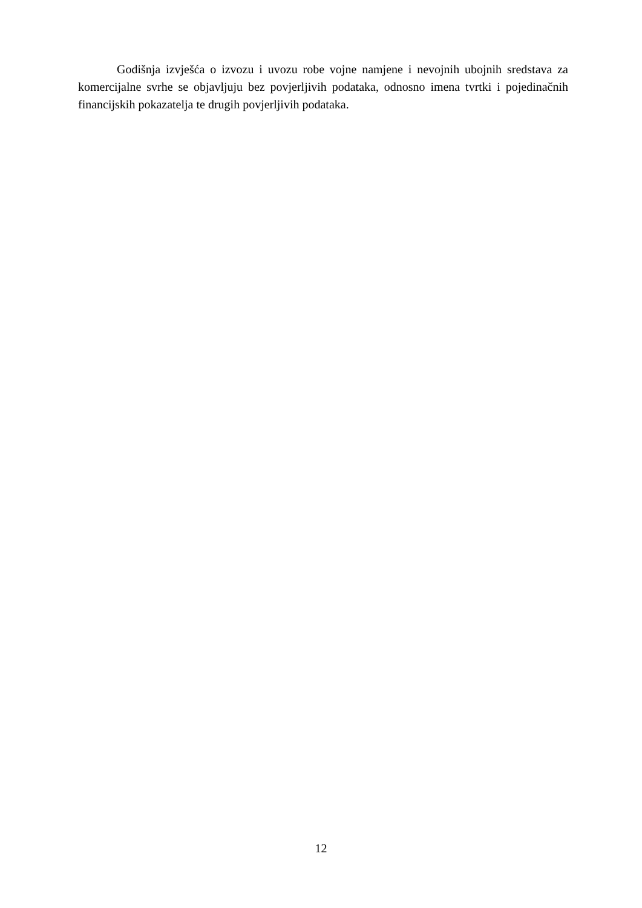Godišnja izvješća o izvozu i uvozu robe vojne namjene i nevojnih ubojnih sredstava za komercijalne svrhe se objavljuju bez povjerljivih podataka, odnosno imena tvrtki i pojedinačnih financijskih pokazatelja te drugih povjerljivih podataka.
12